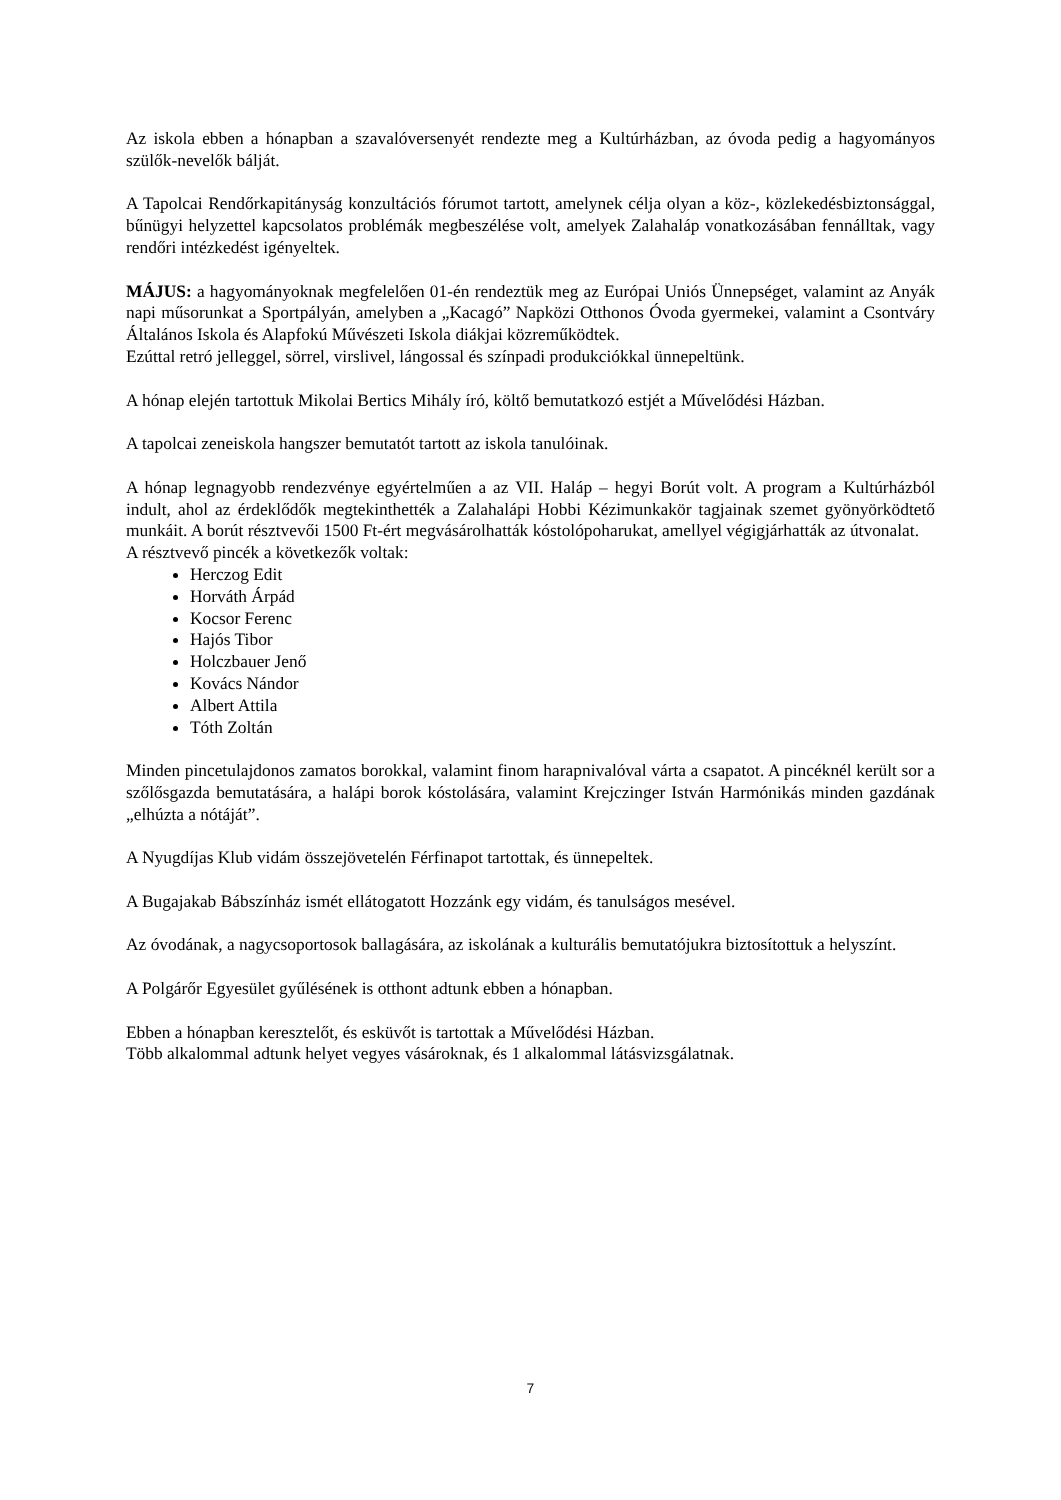Az iskola ebben a hónapban a szavalóversenyét rendezte meg a Kultúrházban, az óvoda pedig a hagyományos szülők-nevelők bálját.
A Tapolcai Rendőrkapitányság konzultációs fórumot tartott, amelynek célja olyan a köz-, közlekedésbiztonsággal, bűnügyi helyzettel kapcsolatos problémák megbeszélése volt, amelyek Zalahaláp vonatkozásában fennálltak, vagy rendőri intézkedést igényeltek.
MÁJUS: a hagyományoknak megfelelően 01-én rendeztük meg az Európai Uniós Ünnepséget, valamint az Anyák napi műsorunkat a Sportpályán, amelyben a „Kacagó” Napközi Otthonos Óvoda gyermekei, valamint a Csontváry Általános Iskola és Alapfokú Művészeti Iskola diákjai közreműködtek.
Ezúttal retró jelleggel, sörrel, virslivel, lángossal és színpadi produkciókkal ünnepeltünk.
A hónap elején tartottuk Mikolai Bertics Mihály író, költő bemutatkozó estjét a Művelődési Házban.
A tapolcai zeneiskola hangszer bemutatót tartott az iskola tanulóinak.
A hónap legnagyobb rendezvénye egyértelműen a az VII. Haláp – hegyi Borút volt. A program a Kultúrházból indult, ahol az érdeklődők megtekinthették a Zalahalápi Hobbi Kézimunkakör tagjainak szemet gyönyörködtető munkáit. A borút résztvevői 1500 Ft-ért megvásárolhatták kóstolópoharukat, amellyel végigjárhatták az útvonalat.
A résztvevő pincék a következők voltak:
Herczog Edit
Horváth Árpád
Kocsor Ferenc
Hajós Tibor
Holczbauer Jenő
Kovács Nándor
Albert Attila
Tóth Zoltán
Minden pincetulajdonos zamatos borokkal, valamint finom harapnivalóval várta a csapatot. A pincéknél került sor a szőlősgazda bemutatására, a halápi borok kóstolására, valamint Krejczinger István Harmónikás minden gazdának „elhúzta a nótáját”.
A Nyugdíjas Klub vidám összejövetelén Férfinapot tartottak, és ünnepeltek.
A Bugajakab Bábszínház ismét ellátogatott Hozzánk egy vidám, és tanulságos mesével.
Az óvodának, a nagycsoportosok ballagására, az iskolának a kulturális bemutatójukra biztosítottuk a helyszínt.
A Polgárőr Egyesület gyűlésének is otthont adtunk ebben a hónapban.
Ebben a hónapban keresztelőt, és esküvőt is tartottak a Művelődési Házban.
Több alkalommal adtunk helyet vegyes vásároknak, és 1 alkalommal látásvizsgálatnak.
7